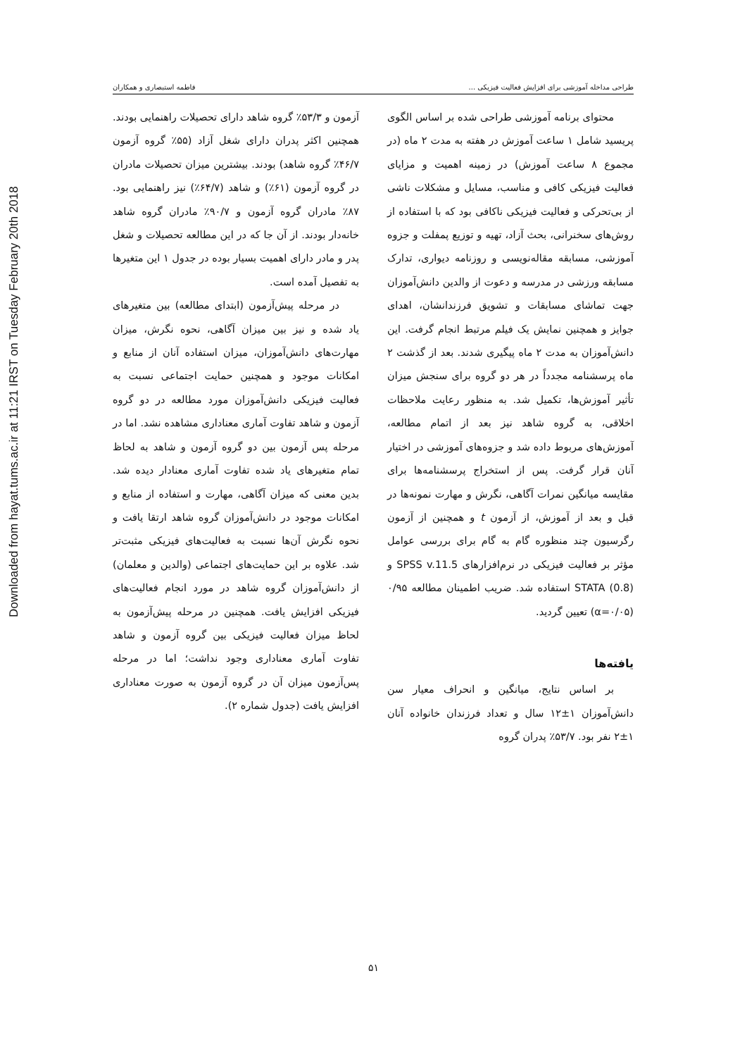Downloaded from hayat.tums.ac.ir at 11:21 IRST on Tuesday February 20th 2018
طراحی مداخله آموزشی برای افزایش فعالیت فیزیکی ... فاطمه استبصاری و همکاران
محتوای برنامه آموزشی طراحی شده بر اساس الگوی پریسید شامل ۱ ساعت آموزش در هفته به مدت ۲ ماه (در مجموع ۸ ساعت آموزش) در زمینه اهمیت و مزایای فعالیت فیزیکی کافی و مناسب، مسایل و مشکلات ناشی از بی‌تحرکی و فعالیت فیزیکی ناکافی بود که با استفاده از روش‌های سخنرانی، بحث آزاد، تهیه و توزیع پمفلت و جزوه آموزشی، مسابقه مقاله‌نویسی و روزنامه دیواری، تدارک مسابقه ورزشی در مدرسه و دعوت از والدین دانش‌آموزان جهت تماشای مسابقات و تشویق فرزندانشان، اهدای جوایز و همچنین نمایش یک فیلم مرتبط انجام گرفت. این دانش‌آموزان به مدت ۲ ماه پیگیری شدند. بعد از گذشت ۲ ماه پرسشنامه مجدداً در هر دو گروه برای سنجش میزان تأثیر آموزش‌ها، تکمیل شد. به منظور رعایت ملاحظات اخلاقی، به گروه شاهد نیز بعد از اتمام مطالعه، آموزش‌های مربوط داده شد و جزوه‌های آموزشی در اختیار آنان قرار گرفت. پس از استخراج پرسشنامه‌ها برای مقایسه میانگین نمرات آگاهی، نگرش و مهارت نمونه‌ها در قبل و بعد از آموزش، از آزمون t و همچنین از آزمون رگرسیون چند منظوره گام به گام برای بررسی عوامل مؤثر بر فعالیت فیزیکی در نرم‌افزارهای SPSS v.11.5 و STATA (0.8) استفاده شد. ضریب اطمینان مطالعه ۰/۹۵ (α=۰/۰۵) تعیین گردید.
یافته‌ها
بر اساس نتایج، میانگین و انحراف معیار سن دانش‌آموزان ۱±۱۲ سال و تعداد فرزندان خانواده آنان ۱±۲ نفر بود. ۵۳/۷٪ پدران گروه
آزمون و ۵۳/۳٪ گروه شاهد دارای تحصیلات راهنمایی بودند. همچنین اکثر پدران دارای شغل آزاد (۵۵٪ گروه آزمون ۴۶/۷٪ گروه شاهد) بودند. بیشترین میزان تحصیلات مادران در گروه آزمون (۶۱٪) و شاهد (۶۴/۷٪) نیز راهنمایی بود. ۸۷٪ مادران گروه آزمون و ۹۰/۷٪ مادران گروه شاهد خانه‌دار بودند. از آن جا که در این مطالعه تحصیلات و شغل پدر و مادر دارای اهمیت بسیار بوده در جدول ۱ این متغیرها به تفصیل آمده است.
در مرحله پیش‌آزمون (ابتدای مطالعه) بین متغیرهای یاد شده و نیز بین میزان آگاهی، نحوه نگرش، میزان مهارت‌های دانش‌آموزان، میزان استفاده آنان از منابع و امکانات موجود و همچنین حمایت اجتماعی نسبت به فعالیت فیزیکی دانش‌آموزان مورد مطالعه در دو گروه آزمون و شاهد تفاوت آماری معناداری مشاهده نشد. اما در مرحله پس آزمون بین دو گروه آزمون و شاهد به لحاظ تمام متغیرهای یاد شده تفاوت آماری معنادار دیده شد. بدین معنی که میزان آگاهی، مهارت و استفاده از منابع و امکانات موجود در دانش‌آموزان گروه شاهد ارتقا یافت و نحوه نگرش آن‌ها نسبت به فعالیت‌های فیزیکی مثبت‌تر شد. علاوه بر این حمایت‌های اجتماعی (والدین و معلمان) از دانش‌آموزان گروه شاهد در مورد انجام فعالیت‌های فیزیکی افزایش یافت. همچنین در مرحله پیش‌آزمون به لحاظ میزان فعالیت فیزیکی بین گروه آزمون و شاهد تفاوت آماری معناداری وجود نداشت؛ اما در مرحله پس‌آزمون میزان آن در گروه آزمون به صورت معناداری افزایش یافت (جدول شماره ۲).
۵۱